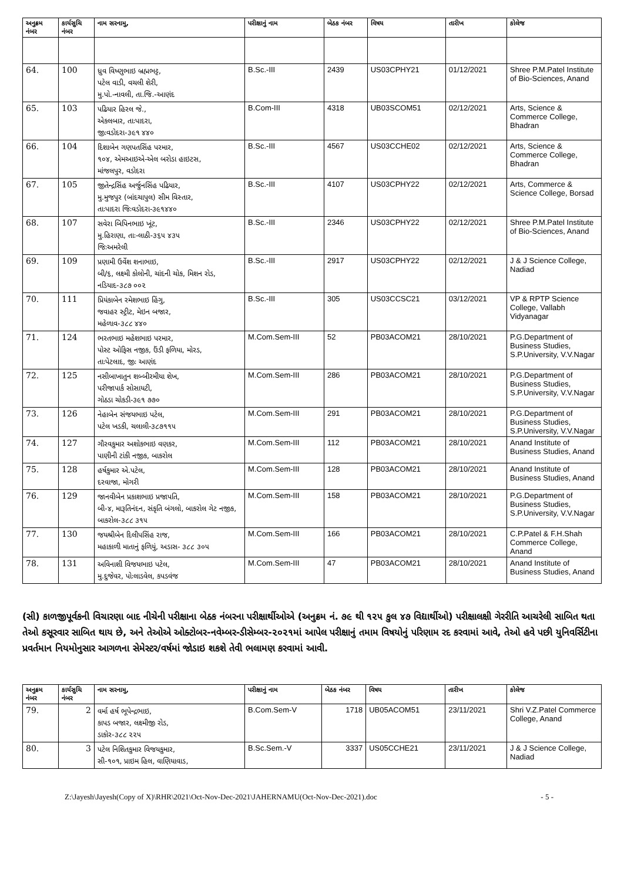| અનુક્રમ નંબર | કાર્યસુચિ નંબર | નામ સરનામુ, | પરીક્ષાનું નામ | બેઠક નંબર | વિષય | તારીખ | કોલેજ |
| --- | --- | --- | --- | --- | --- | --- | --- |
| 64. | 100 | ધ્રુવ વિષ્ણુભાઇ બ્રહ્મભટ્ટ, પટેલ વાડી, વચલી શેરી, મુ.પો.-નાવલી, તા.જિ.-આણંદ | B.Sc.-III | 2439 | US03CPHY21 | 01/12/2021 | Shree P.M.Patel Institute of Bio-Sciences, Anand |
| 65. | 103 | પઢિયાર હિરલ જે., એકલબાર, તાઃપાદરા, જીઃવડોદરા-૩૯૧ ૪૪૦ | B.Com-III | 4318 | UB03SCOM51 | 02/12/2021 | Arts, Science & Commerce College, Bhadran |
| 66. | 104 | દિશાબેન ગણપતસિંહ પરમાર, ૧૦૪, એમઆઇએ-એલ બરોડા હાઇટસ, માંજલપુર, વડોદરા | B.Sc.-III | 4567 | US03CCHE02 | 02/12/2021 | Arts, Science & Commerce College, Bhadran |
| 67. | 105 | જીતેન્દ્રસિંહ અર્જુનસિંહ પઢિયાર, મુ.મુજપુર (બાંદચાપુલ) સીમ વિસ્તાર, તાઃપાદરા જિઃવડોદરા-૩૯૧૪૪૦ | B.Sc.-III | 4107 | US03CPHY22 | 02/12/2021 | Arts, Commerce & Science College, Borsad |
| 68. | 107 | સવેરા બિપિનભાઇ ખૂંટ, મુ.હિરાણા, તાઃ-લાઠી-૩૬૫ ૪૩૫ જિઃઅમરેલી | B.Sc.-III | 2346 | US03CPHY22 | 02/12/2021 | Shree P.M.Patel Institute of Bio-Sciences, Anand |
| 69. | 109 | પ્રણામી ઉર્વેશ શનાભાઇ, બી/૬, લક્ષ્મી કોલોની, ચાંદની ચોક, મિશન રોડ, નડિયાદ-૩૮૭ ૦૦૨ | B.Sc.-III | 2917 | US03CPHY22 | 02/12/2021 | J & J Science College, Nadiad |
| 70. | 111 | પ્રિયંકાબેન રમેશભાઇ હિંગુ, જવાહર સ્ટ્રીટ, મેઇન બજાર, મહેળાવ-૩૮૮ ૪૪૦ | B.Sc.-III | 305 | US03CCSC21 | 03/12/2021 | VP & RPTP Science College, Vallabh Vidyanagar |
| 71. | 124 | ભરતભાઇ મહેશભાઇ પરમાર, પોસ્ટ ઓફિસ નજીક, ઉંડી ફળિયા, મોરડ, તાઃપેટલાદ, જીઃ આણંદ | M.Com.Sem-III | 52 | PB03ACOM21 | 28/10/2021 | P.G.Department of Business Studies, S.P.University, V.V.Nagar |
| 72. | 125 | નસીબાખાતુન શબ્બીરમીયા શેખ, પરીજાપાર્ક સોસાયટી, ગોઠડા ચોકડી-૩૯૧ ૭૭૦ | M.Com.Sem-III | 286 | PB03ACOM21 | 28/10/2021 | P.G.Department of Business Studies, S.P.University, V.V.Nagar |
| 73. | 126 | નેહાબેન સંજયભાઇ પટેલ, પટેલ ખડકી, ચલાલી-૩૮૭૧૧૫ | M.Com.Sem-III | 291 | PB03ACOM21 | 28/10/2021 | P.G.Department of Business Studies, S.P.University, V.V.Nagar |
| 74. | 127 | ગૌરવકુમાર અશોકભાઇ વણકર, પાણીની ટાંકી નજીક, બાકરોલ | M.Com.Sem-III | 112 | PB03ACOM21 | 28/10/2021 | Anand Institute of Business Studies, Anand |
| 75. | 128 | હર્ષકુમાર એ.પટેલ, દરવાજા, મોગરી | M.Com.Sem-III | 128 | PB03ACOM21 | 28/10/2021 | Anand Institute of Business Studies, Anand |
| 76. | 129 | જાનવીબેન પ્રકાશભાઇ પ્રજાપતિ, બી-૪, મારૂતિનંદન, સંકૃતિ બંગલો, બાકરોલ ગેટ નજીક, બાકરોલ-૩૮૮ ૩૧૫ | M.Com.Sem-III | 158 | PB03ACOM21 | 28/10/2021 | P.G.Department of Business Studies, S.P.University, V.V.Nagar |
| 77. | 130 | જયશ્રીબેન દિલીપસિંહ રાજ, મહાકાળી માતાનું ફળિયું, અડાસ- ૩૮૮ ૩૦૫ | M.Com.Sem-III | 166 | PB03ACOM21 | 28/10/2021 | C.P.Patel & F.H.Shah Commerce College, Anand |
| 78. | 131 | અવિનાશી વિજયભાઇ પટેલ, મુ.દુજેવર, પોઃલાડવેલ, કપડવંજ | M.Com.Sem-III | 47 | PB03ACOM21 | 28/10/2021 | Anand Institute of Business Studies, Anand |
(સી) કાળજીપૂર્વકની વિચારણા બાદ નીચેની પરીક્ષાના બેઠક નંબરના પરીક્ષાર્થીઓએ (અનુક્રમ નં. ૭૯ થી ૧૨૫ કુલ ૪૭ વિદ્યાર્થીઓ) પરીક્ષાલક્ષી ગેરરીતિ આચરેલી સાબિત થતા તેઓ કસૂરવાર સાબિત થાય છે, અને તેઓએ ઓક્ટોબર-નવેમ્બર-ડીસેમ્બર-૨૦૨૧માં આપેલ પરીક્ષાનું તમામ વિષયોનું પરિણામ રદ કરવામાં આવે, તેઓ હવે પછી યુનિવર્સિટીના પ્રવર્તમાન નિયમોનુસાર આગળના સેમેસ્ટર/વર્ષમાં જોડાઇ શકશે તેવી ભલામણ કરવામાં આવી.
| અનુક્રમ નંબર | કાર્યસુચિ નંબર | નામ સરનામુ, | પરીક્ષાનું નામ | બેઠક નંબર | વિષય | તારીખ | કોલેજ |
| --- | --- | --- | --- | --- | --- | --- | --- |
| 79. | 2 | વર્મા હર્ષ ભૂપેન્દ્રભાઇ, કાપડ બજાર, લક્ષ્મીજી રોડ, ડાકોર-૩૮૮ ૨૨૫ | B.Com.Sem-V | 1718 | UB05ACOM51 | 23/11/2021 | Shri V.Z.Patel Commerce College, Anand |
| 80. | 3 | પટેલ નિશિતકુમાર વિજયકુમાર, સી-૧૦૧, પ્રાઇમ હિલ, વાણિયાવાડ, | B.Sc.Sem.-V | 3337 | US05CCHE21 | 23/11/2021 | J & J Science College, Nadiad |
Z:\Jayesh\Jayesh(Copy of X)\RHR\2021\Oct-Nov-Dec-2021\JAHERNAMU(Oct-Nov-Dec-2021).doc - 5 -